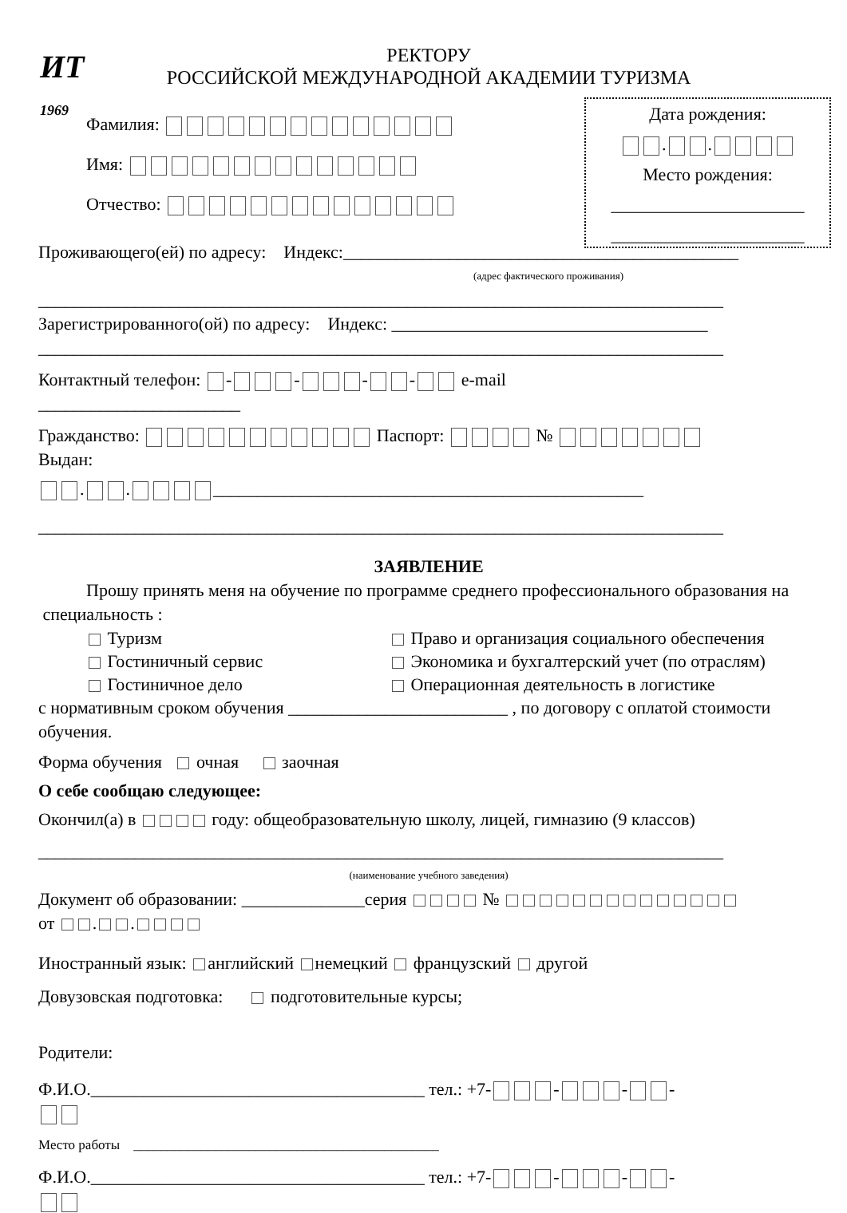ИТ
1969
РЕКТОРУ
РОССИЙСКОЙ МЕЖДУНАРОДНОЙ АКАДЕМИИ ТУРИЗМА
Дата рождения:
. .
Место рождения:
______________________
______________________
Фамилия:
Имя:
Отчество:
Проживающего(ей) по адресу: Индекс:_____________________________________________
(адрес фактического проживания)
______________________________________________________________________________
Зарегистрированного(ой) по адресу: Индекс: ____________________________________
______________________________________________________________________________
Контактный телефон: - - - - e-mail
_______________________
Гражданство: Паспорт: №
Выдан:
. . _________________________________________________
______________________________________________________________________________
ЗАЯВЛЕНИЕ
Прошу принять меня на обучение по программе среднего профессионального образования на специальность :
Туризм
Право и организация социального обеспечения
Гостиничный сервис
Экономика и бухгалтерский учет (по отраслям)
Гостиничное дело
Операционная деятельность в логистике
с нормативным сроком обучения _________________________ , по договору с оплатой стоимости обучения.
Форма обучения очная заочная
О себе сообщаю следующее:
Окончил(а) в году: общеобразовательную школу, лицей, гимназию (9 классов)
______________________________________________________________________________
(наименование учебного заведения)
Документ об образовании: ______________серия №
от . .
Иностранный язык: английский немецкий французский другой
Довузовская подготовка: подготовительные курсы;
Родители:
Ф.И.О.______________________________________ тел.: +7- - - -
Место работы _____________________________________________
Ф.И.О.______________________________________ тел.: +7- - - -